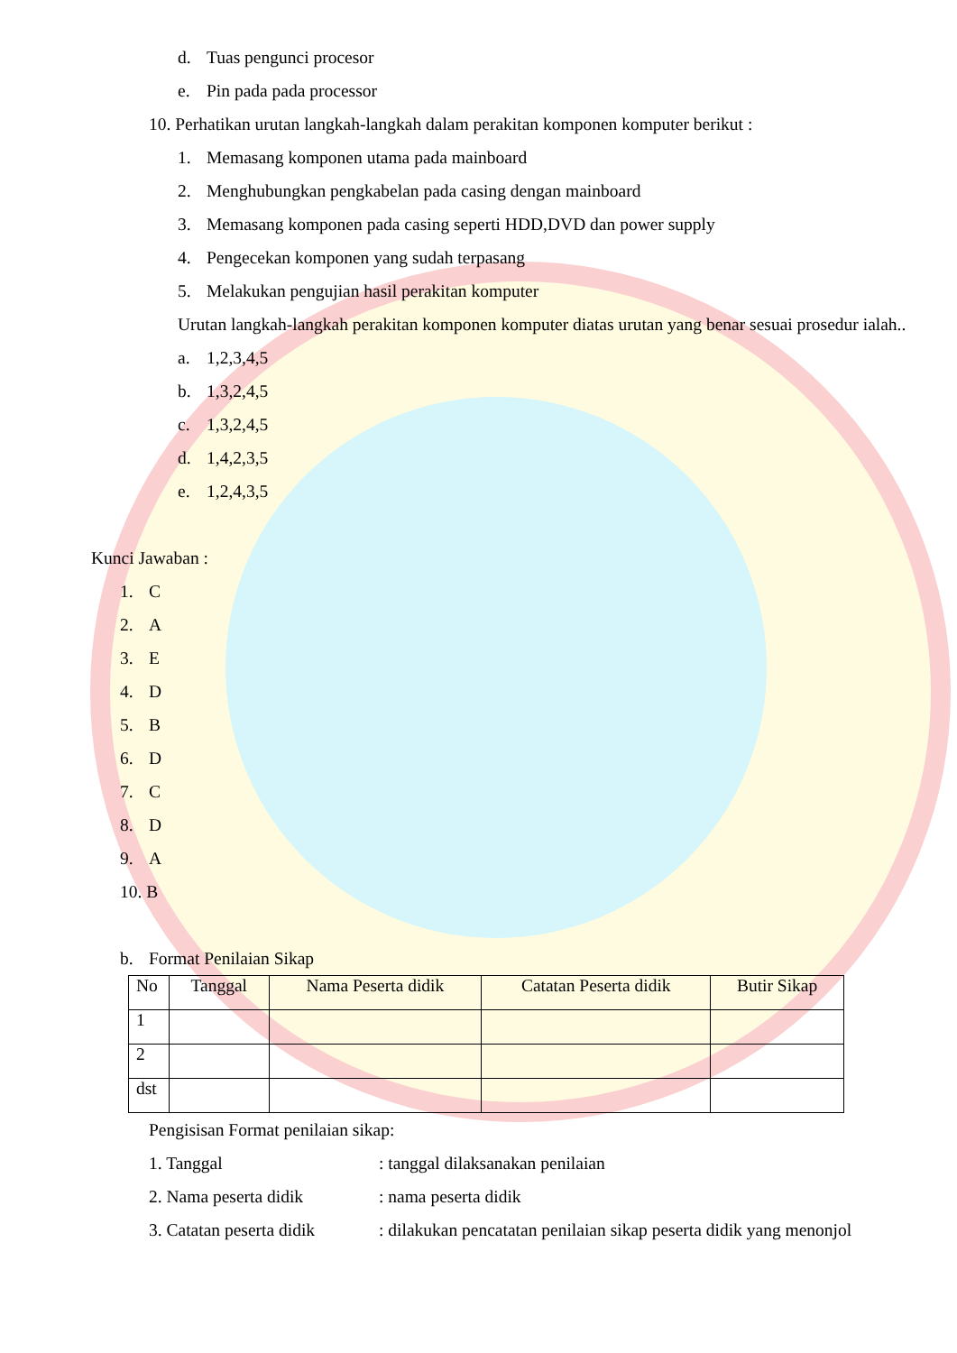d. Tuas pengunci procesor
e. Pin pada pada processor
10. Perhatikan urutan langkah-langkah dalam perakitan komponen komputer berikut :
1. Memasang komponen utama pada mainboard
2. Menghubungkan pengkabelan pada casing dengan mainboard
3. Memasang komponen pada casing seperti HDD,DVD dan power supply
4. Pengecekan komponen yang sudah terpasang
5. Melakukan pengujian hasil perakitan komputer
Urutan langkah-langkah perakitan komponen komputer diatas urutan yang benar sesuai prosedur ialah..
a. 1,2,3,4,5
b. 1,3,2,4,5
c. 1,3,2,4,5
d. 1,4,2,3,5
e. 1,2,4,3,5
Kunci Jawaban :
1. C
2. A
3. E
4. D
5. B
6. D
7. C
8. D
9. A
10. B
b. Format Penilaian Sikap
| No | Tanggal | Nama Peserta didik | Catatan Peserta didik | Butir Sikap |
| --- | --- | --- | --- | --- |
| 1 | | | | |
| 2 | | | | |
| dst | | | | |
Pengisisan Format penilaian sikap:
1. Tanggal: tanggal dilaksanakan penilaian
2. Nama peserta didik: nama peserta didik
3. Catatan peserta didik: dilakukan pencatatan penilaian sikap peserta didik yang menonjol